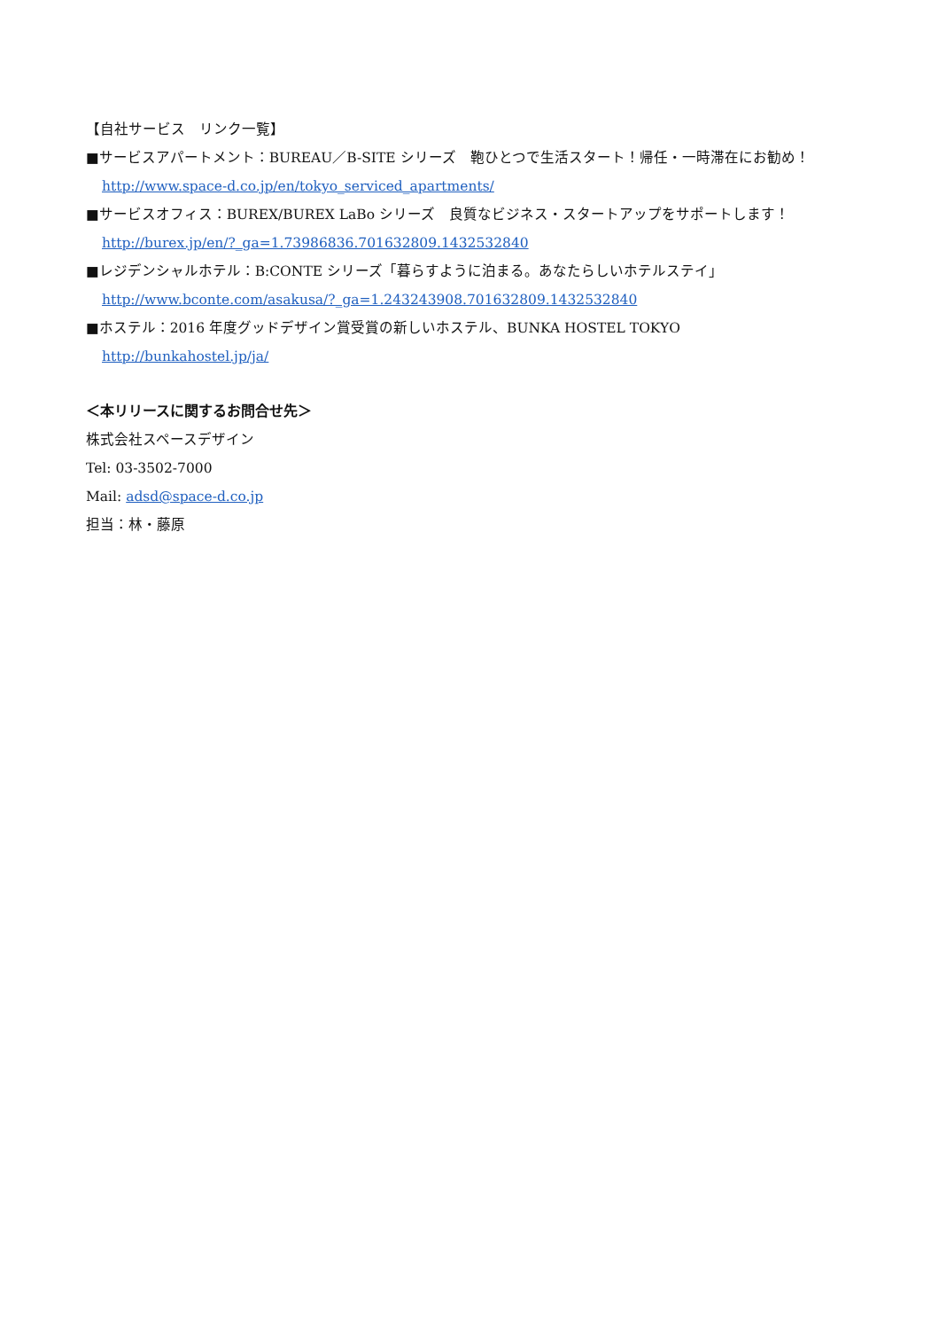【自社サービス　リンク一覧】
■サービスアパートメント：BUREAU／B-SITE シリーズ　鞄ひとつで生活スタート！帰任・一時滞在にお勧め！
http://www.space-d.co.jp/en/tokyo_serviced_apartments/
■サービスオフィス：BUREX/BUREX LaBo シリーズ　良質なビジネス・スタートアップをサポートします！
http://burex.jp/en/?_ga=1.73986836.701632809.1432532840
■レジデンシャルホテル：B:CONTE シリーズ「暮らすように泊まる。あなたらしいホテルステイ」
http://www.bconte.com/asakusa/?_ga=1.243243908.701632809.1432532840
■ホステル：2016 年度グッドデザイン賞受賞の新しいホステル、BUNKA HOSTEL TOKYO
http://bunkahostel.jp/ja/
＜本リリースに関するお問合せ先＞
株式会社スペースデザイン
Tel: 03-3502-7000
Mail: adsd@space-d.co.jp
担当：林・藤原